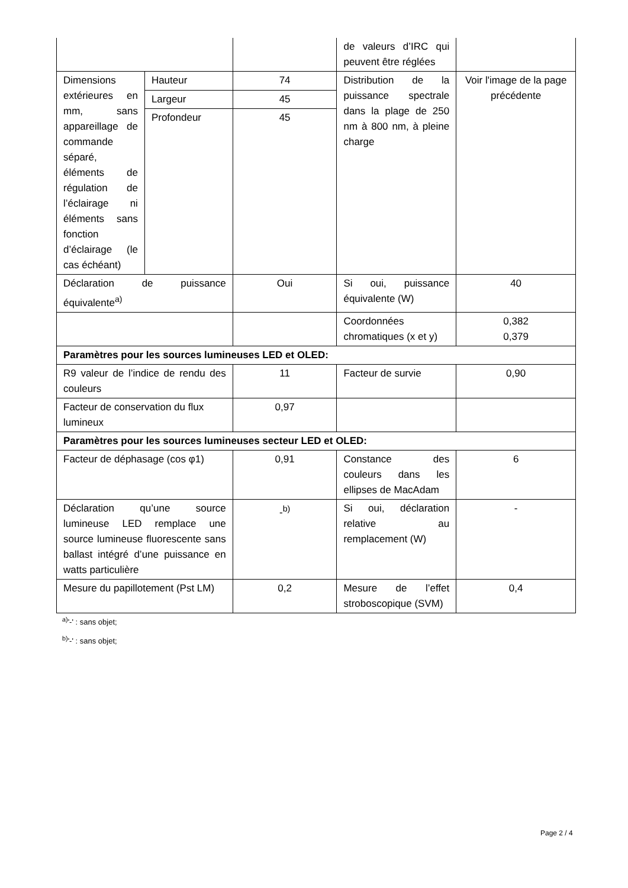| | | | de valeurs d’IRC qui peuvent être réglées | |
| Dimensions extérieures en mm, sans appareillage de commande séparé, éléments de régulation de l’éclairage ni éléments sans fonction d’éclairage (le cas échéant) | Hauteur | 74 | Distribution de la puissance spectrale dans la plage de 250 nm à 800 nm, à pleine charge | Voir l'image de la page précédente |
| | Largeur | 45 | | |
| | Profondeur | 45 | | |
| Déclaration de puissance équivalente<sup>a)</sup> | | Oui | Si oui, puissance équivalente (W) | 40 |
| | | | Coordonnées chromatiques (x et y) | 0,382 0,379 |
| Paramètres pour les sources lumineuses LED et OLED: | | | | |
| R9 valeur de l’indice de rendu des couleurs | | 11 | Facteur de survie | 0,90 |
| Facteur de conservation du flux lumineux | | 0,97 | | |
| Paramètres pour les sources lumineuses secteur LED et OLED: | | | | |
| Facteur de déphasage (cos φ1) | | 0,91 | Constance des couleurs dans les ellipses de MacAdam | 6 |
| Déclaration qu’une source lumineuse LED remplace une source lumineuse fluorescente sans ballast intégré d’une puissance en watts particulière | | -<sup>b)</sup> | Si oui, déclaration relative au remplacement (W) | - |
| Mesure du papillotement (Pst LM) | | 0,2 | Mesure de l’effet stroboscopique (SVM) | 0,4 |
<sup>a)</sup> '-' : sans objet;
<sup>b)</sup> '-' : sans objet;
Page 2 / 4